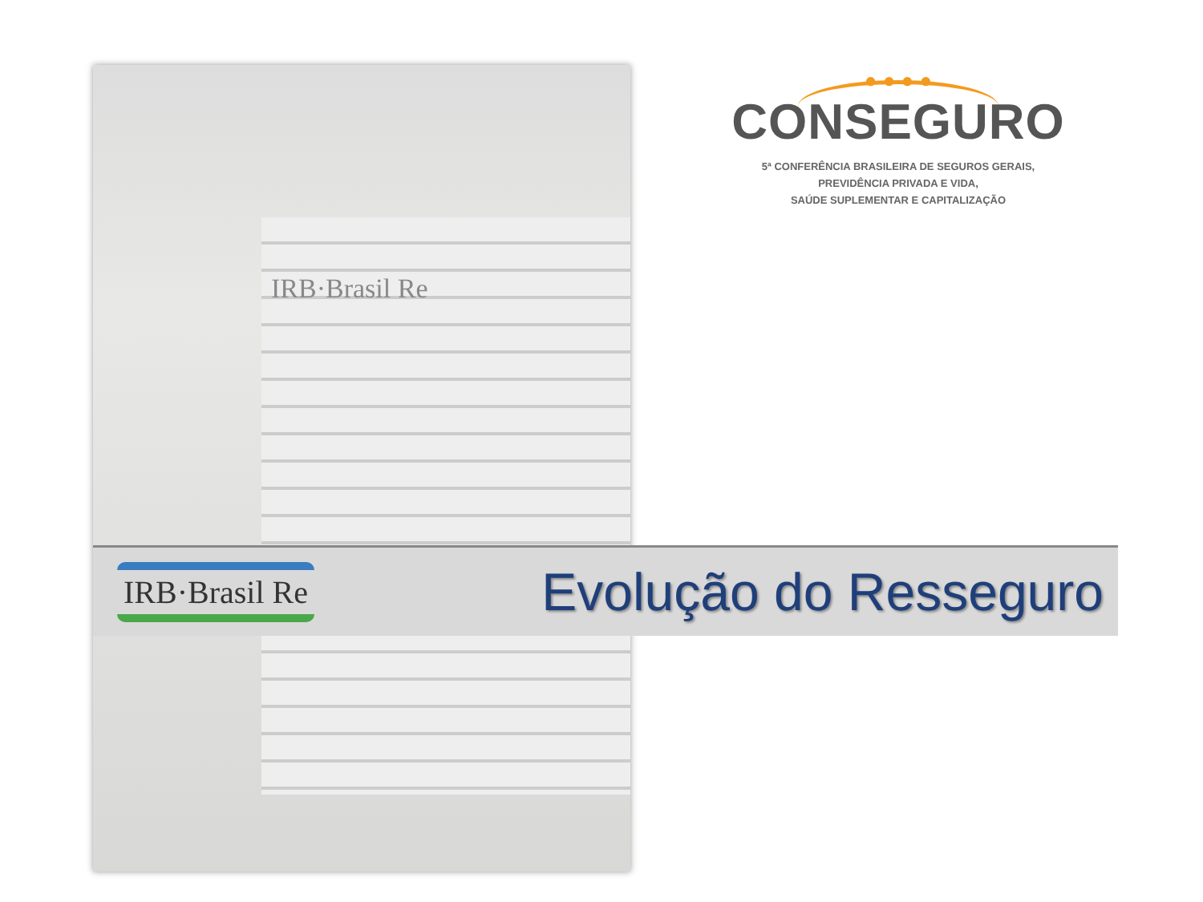IRB·Brasil Re
● ● ● ●
CONSEGURO
5ª CONFERÊNCIA BRASILEIRA DE SEGUROS GERAIS,
PREVIDÊNCIA PRIVADA E VIDA,
SAÚDE SUPLEMENTAR E CAPITALIZAÇÃO
IRB·Brasil Re
Evolução do Resseguro